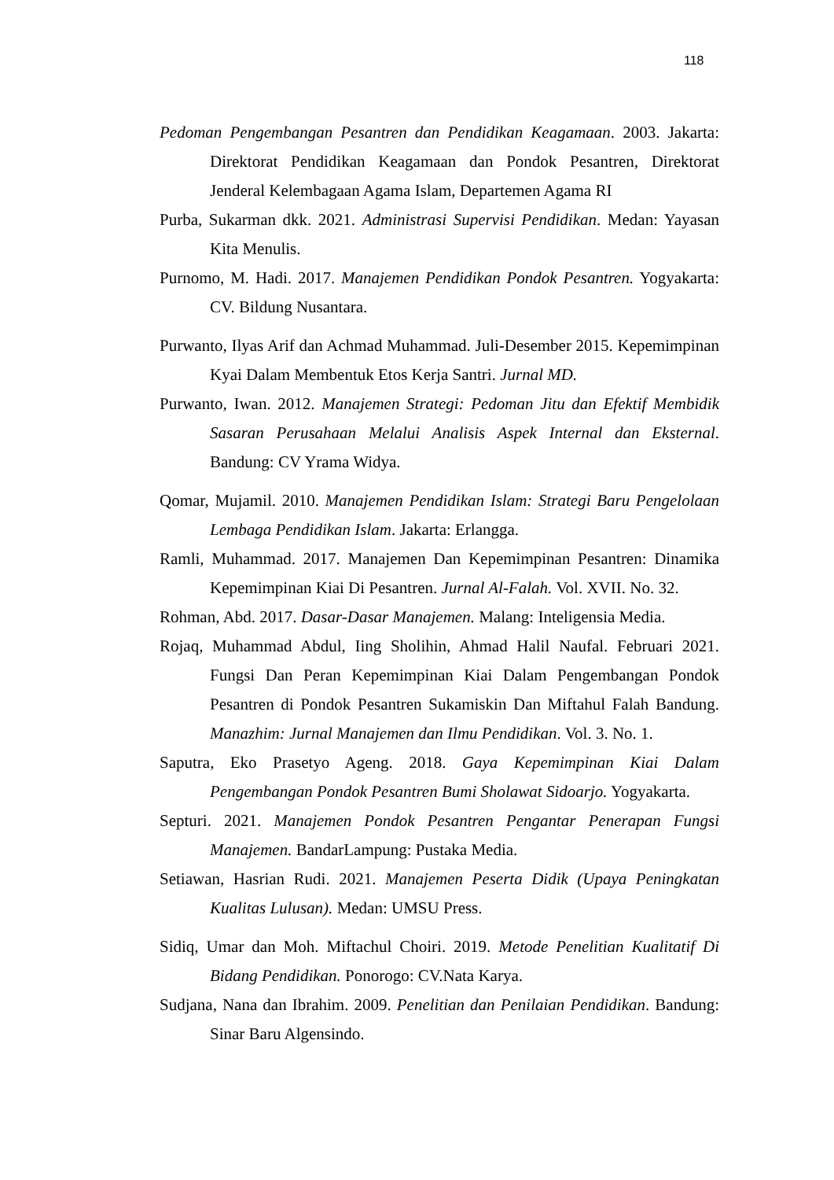118
Pedoman Pengembangan Pesantren dan Pendidikan Keagamaan. 2003. Jakarta: Direktorat Pendidikan Keagamaan dan Pondok Pesantren, Direktorat Jenderal Kelembagaan Agama Islam, Departemen Agama RI
Purba, Sukarman dkk. 2021. Administrasi Supervisi Pendidikan. Medan: Yayasan Kita Menulis.
Purnomo, M. Hadi. 2017. Manajemen Pendidikan Pondok Pesantren. Yogyakarta: CV. Bildung Nusantara.
Purwanto, Ilyas Arif dan Achmad Muhammad. Juli-Desember 2015. Kepemimpinan Kyai Dalam Membentuk Etos Kerja Santri. Jurnal MD.
Purwanto, Iwan. 2012. Manajemen Strategi: Pedoman Jitu dan Efektif Membidik Sasaran Perusahaan Melalui Analisis Aspek Internal dan Eksternal. Bandung: CV Yrama Widya.
Qomar, Mujamil. 2010. Manajemen Pendidikan Islam: Strategi Baru Pengelolaan Lembaga Pendidikan Islam. Jakarta: Erlangga.
Ramli, Muhammad. 2017. Manajemen Dan Kepemimpinan Pesantren: Dinamika Kepemimpinan Kiai Di Pesantren. Jurnal Al-Falah. Vol. XVII. No. 32.
Rohman, Abd. 2017. Dasar-Dasar Manajemen. Malang: Inteligensia Media.
Rojaq, Muhammad Abdul, Iing Sholihin, Ahmad Halil Naufal. Februari 2021. Fungsi Dan Peran Kepemimpinan Kiai Dalam Pengembangan Pondok Pesantren di Pondok Pesantren Sukamiskin Dan Miftahul Falah Bandung. Manazhim: Jurnal Manajemen dan Ilmu Pendidikan. Vol. 3. No. 1.
Saputra, Eko Prasetyo Ageng. 2018. Gaya Kepemimpinan Kiai Dalam Pengembangan Pondok Pesantren Bumi Sholawat Sidoarjo. Yogyakarta.
Septuri. 2021. Manajemen Pondok Pesantren Pengantar Penerapan Fungsi Manajemen. BandarLampung: Pustaka Media.
Setiawan, Hasrian Rudi. 2021. Manajemen Peserta Didik (Upaya Peningkatan Kualitas Lulusan). Medan: UMSU Press.
Sidiq, Umar dan Moh. Miftachul Choiri. 2019. Metode Penelitian Kualitatif Di Bidang Pendidikan. Ponorogo: CV.Nata Karya.
Sudjana, Nana dan Ibrahim. 2009. Penelitian dan Penilaian Pendidikan. Bandung: Sinar Baru Algensindo.